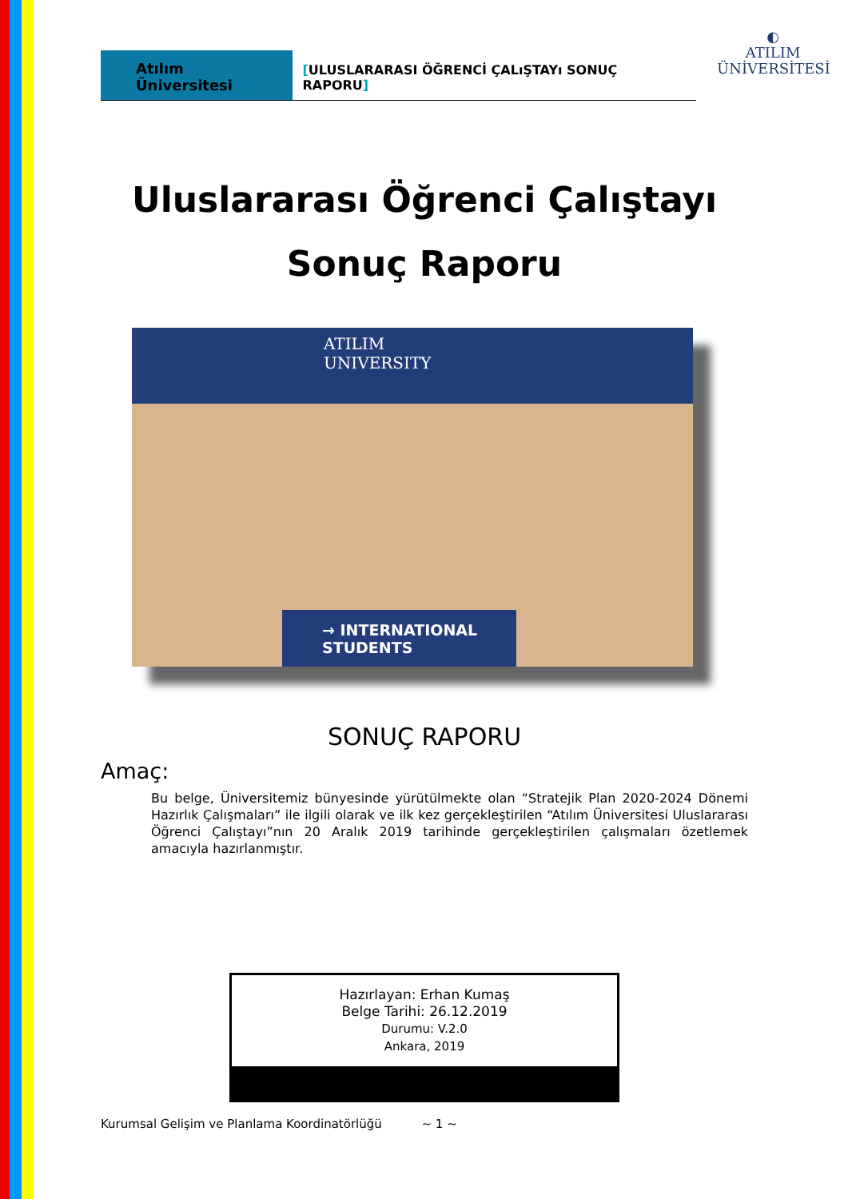Atılım Üniversitesi
[ULUSLARARASI ÖĞRENCİ ÇALıŞTAYı SONUÇ RAPORU]
◐
ATILIM
ÜNİVERSİTESİ
Uluslararası Öğrenci Çalıştayı
Sonuç Raporu
ATILIM
UNIVERSITY
→ INTERNATIONAL
STUDENTS
SONUÇ RAPORU
Amaç:
Bu belge, Üniversitemiz bünyesinde yürütülmekte olan “Stratejik Plan 2020-2024 Dönemi Hazırlık Çalışmaları” ile ilgili olarak ve ilk kez gerçekleştirilen “Atılım Üniversitesi Uluslararası Öğrenci Çalıştayı”nın 20 Aralık 2019 tarihinde gerçekleştirilen çalışmaları özetlemek amacıyla hazırlanmıştır.
Hazırlayan: Erhan Kumaş
Belge Tarihi: 26.12.2019
Durumu: V.2.0
Ankara, 2019
Kurumsal Gelişim ve Planlama Koordinatörlüğü ~ 1 ~